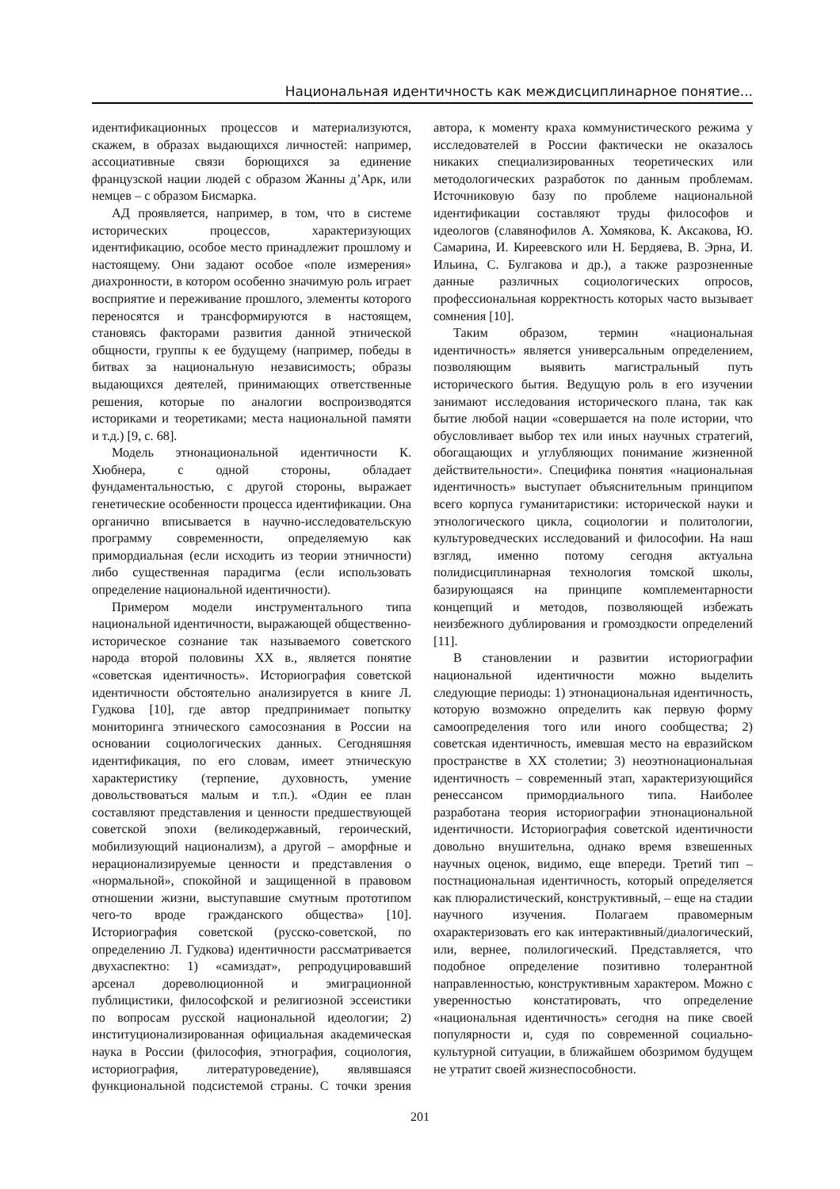Национальная идентичность как междисциплинарное понятие...
идентификационных процессов и материализуются, скажем, в образах выдающихся личностей: например, ассоциативные связи борющихся за единение французской нации людей с образом Жанны д’Арк, или немцев – с образом Бисмарка.
АД проявляется, например, в том, что в системе исторических процессов, характеризующих идентификацию, особое место принадлежит прошлому и настоящему. Они задают особое «поле измерения» диахронности, в котором особенно значимую роль играет восприятие и переживание прошлого, элементы которого переносятся и трансформируются в настоящем, становясь факторами развития данной этнической общности, группы к ее будущему (например, победы в битвах за национальную независимость; образы выдающихся деятелей, принимающих ответственные решения, которые по аналогии воспроизводятся историками и теоретиками; места национальной памяти и т.д.) [9, с. 68].
Модель этнонациональной идентичности К. Хюбнера, с одной стороны, обладает фундаментальностью, с другой стороны, выражает генетические особенности процесса идентификации. Она органично вписывается в научно-исследовательскую программу современности, определяемую как примордиальная (если исходить из теории этничности) либо существенная парадигма (если использовать определение национальной идентичности).
Примером модели инструментального типа национальной идентичности, выражающей общественно-историческое сознание так называемого советского народа второй половины XX в., является понятие «советская идентичность». Историография советской идентичности обстоятельно анализируется в книге Л. Гудкова [10], где автор предпринимает попытку мониторинга этнического самосознания в России на основании социологических данных. Сегодняшняя идентификация, по его словам, имеет этническую характеристику (терпение, духовность, умение довольствоваться малым и т.п.). «Один ее план составляют представления и ценности предшествующей советской эпохи (великодержавный, героический, мобилизующий национализм), а другой – аморфные и нерационализируемые ценности и представления о «нормальной», спокойной и защищенной в правовом отношении жизни, выступавшие смутным прототипом чего-то вроде гражданского общества» [10]. Историография советской (русско-советской, по определению Л. Гудкова) идентичности рассматривается двухаспектно: 1) «самиздат», репродуцировавший арсенал дореволюционной и эмиграционной публицистики, философской и религиозной эссеистики по вопросам русской национальной идеологии; 2) институционализированная официальная академическая наука в России (философия, этнография, социология, историография, литературоведение), являвшаяся функциональной подсистемой страны. С точки зрения автора, к моменту краха коммунистического режима у исследователей в России фактически не оказалось никаких специализированных теоретических или методологических разработок по данным проблемам. Источниковую базу по проблеме национальной идентификации составляют труды философов и идеологов (славянофилов А. Хомякова, К. Аксакова, Ю. Самарина, И. Киреевского или Н. Бердяева, В. Эрна, И. Ильина, С. Булгакова и др.), а также разрозненные данные различных социологических опросов, профессиональная корректность которых часто вызывает сомнения [10].
Таким образом, термин «национальная идентичность» является универсальным определением, позволяющим выявить магистральный путь исторического бытия. Ведущую роль в его изучении занимают исследования исторического плана, так как бытие любой нации «совершается на поле истории, что обусловливает выбор тех или иных научных стратегий, обогащающих и углубляющих понимание жизненной действительности». Специфика понятия «национальная идентичность» выступает объяснительным принципом всего корпуса гуманитаристики: исторической науки и этнологического цикла, социологии и политологии, культуроведческих исследований и философии. На наш взгляд, именно потому сегодня актуальна полидисциплинарная технология томской школы, базирующаяся на принципе комплементарности концепций и методов, позволяющей избежать неизбежного дублирования и громоздкости определений [11].
В становлении и развитии историографии национальной идентичности можно выделить следующие периоды: 1) этнонациональная идентичность, которую возможно определить как первую форму самоопределения того или иного сообщества; 2) советская идентичность, имевшая место на евразийском пространстве в XX столетии; 3) неоэтнонациональная идентичность – современный этап, характеризующийся ренессансом примордиального типа. Наиболее разработана теория историографии этнонациональной идентичности. Историография советской идентичности довольно внушительна, однако время взвешенных научных оценок, видимо, еще впереди. Третий тип – постнациональная идентичность, который определяется как плюралистический, конструктивный, – еще на стадии научного изучения. Полагаем правомерным охарактеризовать его как интерактивный/диалогический, или, вернее, полилогический. Представляется, что подобное определение позитивно толерантной направленностью, конструктивным характером. Можно с уверенностью констатировать, что определение «национальная идентичность» сегодня на пике своей популярности и, судя по современной социально-культурной ситуации, в ближайшем обозримом будущем не утратит своей жизнеспособности.
201